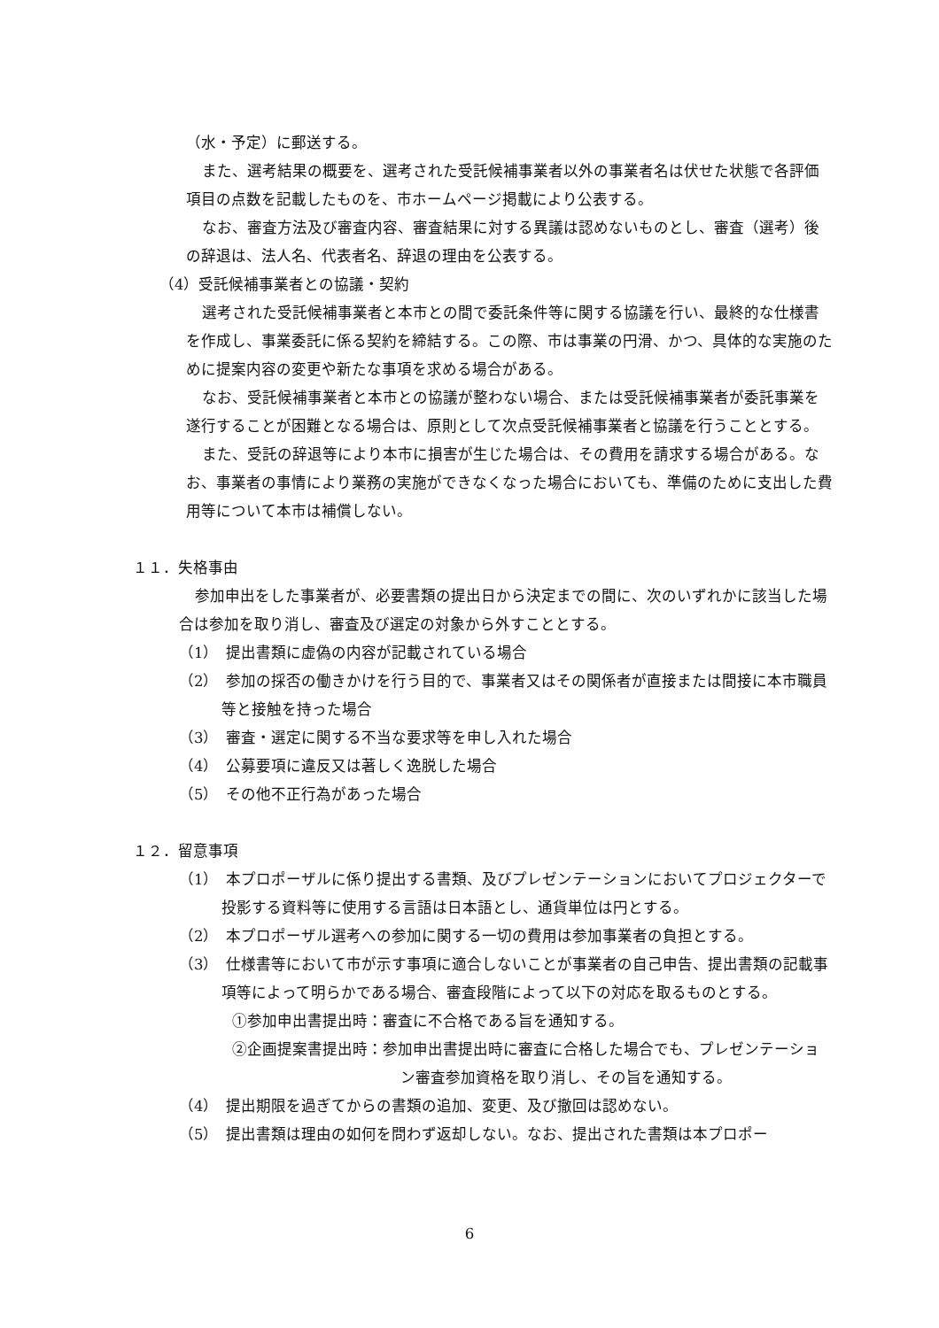（水・予定）に郵送する。
また、選考結果の概要を、選考された受託候補事業者以外の事業者名は伏せた状態で各評価項目の点数を記載したものを、市ホームページ掲載により公表する。
なお、審査方法及び審査内容、審査結果に対する異議は認めないものとし、審査（選考）後の辞退は、法人名、代表者名、辞退の理由を公表する。
（4）受託候補事業者との協議・契約
選考された受託候補事業者と本市との間で委託条件等に関する協議を行い、最終的な仕様書を作成し、事業委託に係る契約を締結する。この際、市は事業の円滑、かつ、具体的な実施のために提案内容の変更や新たな事項を求める場合がある。
なお、受託候補事業者と本市との協議が整わない場合、または受託候補事業者が委託事業を遂行することが困難となる場合は、原則として次点受託候補事業者と協議を行うこととする。
また、受託の辞退等により本市に損害が生じた場合は、その費用を請求する場合がある。なお、事業者の事情により業務の実施ができなくなった場合においても、準備のために支出した費用等について本市は補償しない。
１１．失格事由
参加申出をした事業者が、必要書類の提出日から決定までの間に、次のいずれかに該当した場合は参加を取り消し、審査及び選定の対象から外すこととする。
（1）　提出書類に虚偽の内容が記載されている場合
（2）　参加の採否の働きかけを行う目的で、事業者又はその関係者が直接または間接に本市職員等と接触を持った場合
（3）　審査・選定に関する不当な要求等を申し入れた場合
（4）　公募要項に違反又は著しく逸脱した場合
（5）　その他不正行為があった場合
１２．留意事項
（1）　本プロポーザルに係り提出する書類、及びプレゼンテーションにおいてプロジェクターで投影する資料等に使用する言語は日本語とし、通貨単位は円とする。
（2）　本プロポーザル選考への参加に関する一切の費用は参加事業者の負担とする。
（3）　仕様書等において市が示す事項に適合しないことが事業者の自己申告、提出書類の記載事項等によって明らかである場合、審査段階によって以下の対応を取るものとする。
①参加申出書提出時：審査に不合格である旨を通知する。
②企画提案書提出時：参加申出書提出時に審査に合格した場合でも、プレゼンテーション審査参加資格を取り消し、その旨を通知する。
（4）　提出期限を過ぎてからの書類の追加、変更、及び撤回は認めない。
（5）　提出書類は理由の如何を問わず返却しない。なお、提出された書類は本プロポー
6